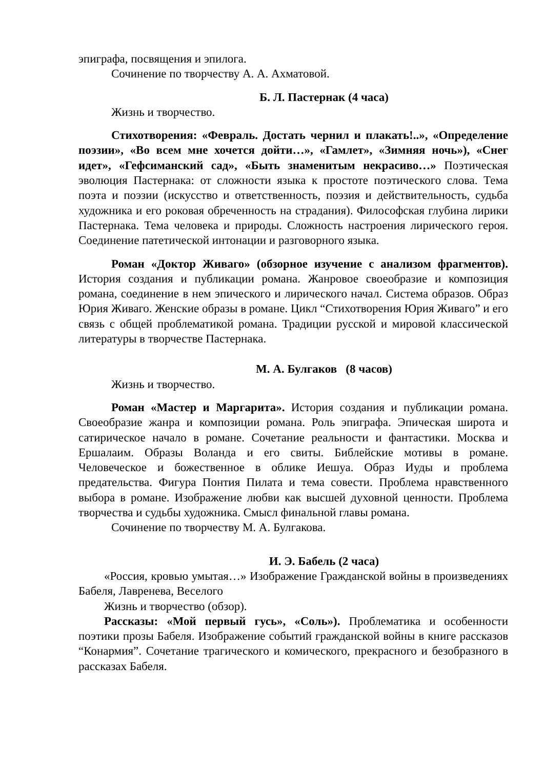эпиграфа, посвящения и эпилога.
Сочинение по творчеству А. А. Ахматовой.
Б. Л. Пастернак (4 часа)
Жизнь и творчество.
Стихотворения: «Февраль. Достать чернил и плакать!..», «Определение поэзии», «Во всем мне хочется дойти…», «Гамлет», «Зимняя ночь»), «Снег идет», «Гефсиманский сад», «Быть знаменитым некрасиво…» Поэтическая эволюция Пастернака: от сложности языка к простоте поэтического слова. Тема поэта и поэзии (искусство и ответственность, поэзия и действительность, судьба художника и его роковая обреченность на страдания). Философская глубина лирики Пастернака. Тема человека и природы. Сложность настроения лирического героя. Соединение патетической интонации и разговорного языка.
Роман «Доктор Живаго» (обзорное изучение с анализом фрагментов). История создания и публикации романа. Жанровое своеобразие и композиция романа, соединение в нем эпического и лирического начал. Система образов. Образ Юрия Живаго. Женские образы в романе. Цикл “Стихотворения Юрия Живаго” и его связь с общей проблематикой романа. Традиции русской и мировой классической литературы в творчестве Пастернака.
М. А. Булгаков (8 часов)
Жизнь и творчество.
Роман «Мастер и Маргарита». История создания и публикации романа. Своеобразие жанра и композиции романа. Роль эпиграфа. Эпическая широта и сатирическое начало в романе. Сочетание реальности и фантастики. Москва и Ершалаим. Образы Воланда и его свиты. Библейские мотивы в романе. Человеческое и божественное в облике Иешуа. Образ Иуды и проблема предательства. Фигура Понтия Пилата и тема совести. Проблема нравственного выбора в романе. Изображение любви как высшей духовной ценности. Проблема творчества и судьбы художника. Смысл финальной главы романа.
Сочинение по творчеству М. А. Булгакова.
И. Э. Бабель (2 часа)
«Россия, кровью умытая…» Изображение Гражданской войны в произведениях Бабеля, Лавренева, Веселого
Жизнь и творчество (обзор).
Рассказы: «Мой первый гусь», «Соль»). Проблематика и особенности поэтики прозы Бабеля. Изображение событий гражданской войны в книге рассказов “Конармия”. Сочетание трагического и комического, прекрасного и безобразного в рассказах Бабеля.